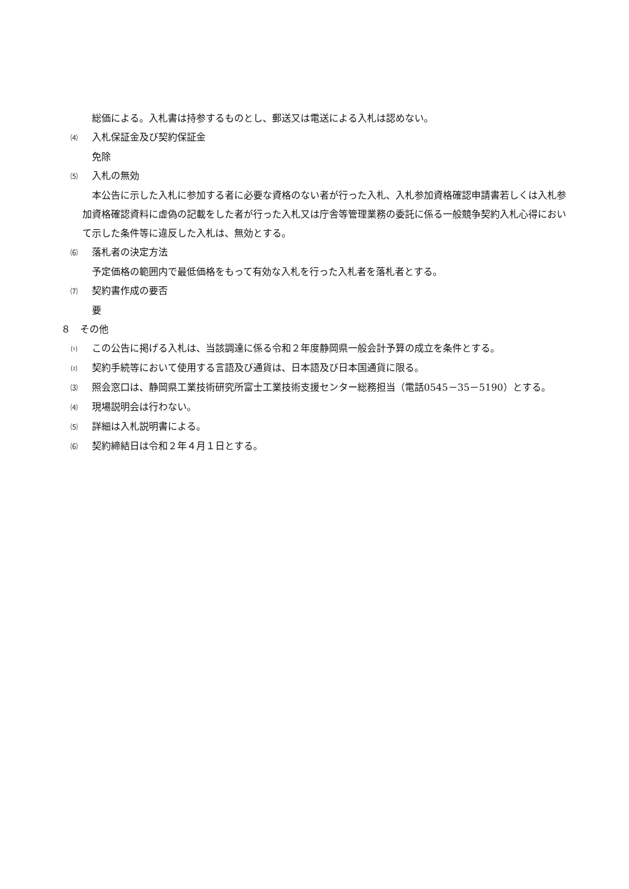総価による。入札書は持参するものとし、郵送又は電送による入札は認めない。
⑷ 入札保証金及び契約保証金
免除
⑸ 入札の無効
本公告に示した入札に参加する者に必要な資格のない者が行った入札、入札参加資格確認申請書若しくは入札参加資格確認資料に虚偽の記載をした者が行った入札又は庁舎等管理業務の委託に係る一般競争契約入札心得において示した条件等に違反した入札は、無効とする。
⑹ 落札者の決定方法
予定価格の範囲内で最低価格をもって有効な入札を行った入札者を落札者とする。
⑺ 契約書作成の要否
要
８　その他
⑴ この公告に掲げる入札は、当該調達に係る令和２年度静岡県一般会計予算の成立を条件とする。
⑵ 契約手続等において使用する言語及び通貨は、日本語及び日本国通貨に限る。
⑶ 照会窓口は、静岡県工業技術研究所富士工業技術支援センター総務担当（電話0545－35－5190）とする。
⑷ 現場説明会は行わない。
⑸ 詳細は入札説明書による。
⑹ 契約締結日は令和２年４月１日とする。